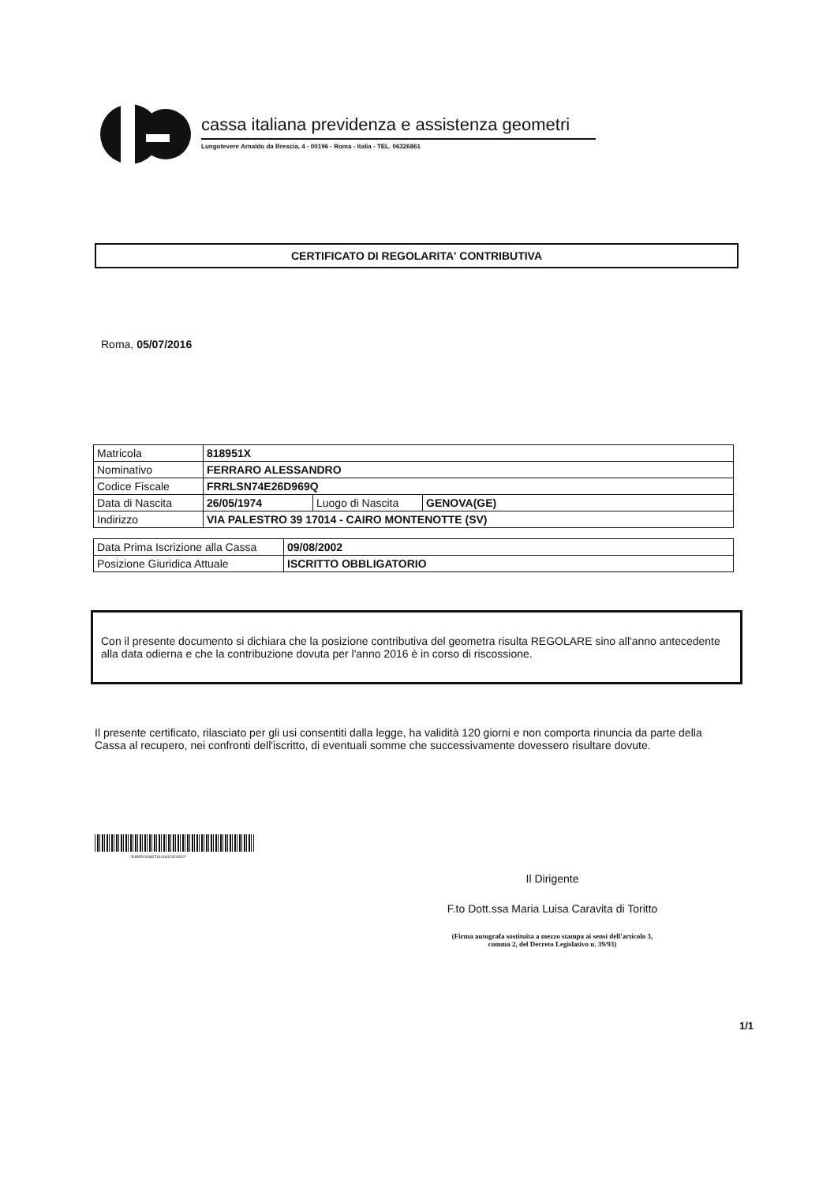cassa italiana previdenza e assistenza geometri
Lungotevere Arnaldo da Brescia, 4 - 00196 - Roma - Italia - TEL. 06326861
CERTIFICATO DI REGOLARITA' CONTRIBUTIVA
Roma, 05/07/2016
| Matricola | 818951X | | |
| Nominativo | FERRARO ALESSANDRO | | |
| Codice Fiscale | FRRLSN74E26D969Q | | |
| Data di Nascita | 26/05/1974 | Luogo di Nascita | GENOVA(GE) |
| Indirizzo | VIA PALESTRO 39 17014 - CAIRO MONTENOTTE (SV) | | |
| Data Prima Iscrizione alla Cassa | 09/08/2002 |
| Posizione Giuridica Attuale | ISCRITTO OBBLIGATORIO |
Con il presente documento si dichiara che la posizione contributiva del geometra risulta REGOLARE sino all'anno antecedente alla data odierna e che la contribuzione dovuta per l'anno 2016 è in corso di riscossione.
Il presente certificato, rilasciato per gli usi consentiti dalla legge, ha validità 120 giorni e non comporta rinuncia da parte della Cassa al recupero, nei confronti dell'iscritto, di eventuali somme che successivamente dovessero risultare dovute.
*818951X06071611642324310*
Il Dirigente
F.to Dott.ssa Maria Luisa Caravita di Toritto
(Firma autografa sostituita a mezzo stampa ai sensi dell'articolo 3,
comma 2, del Decreto Legislativo n. 39/93)
1/1